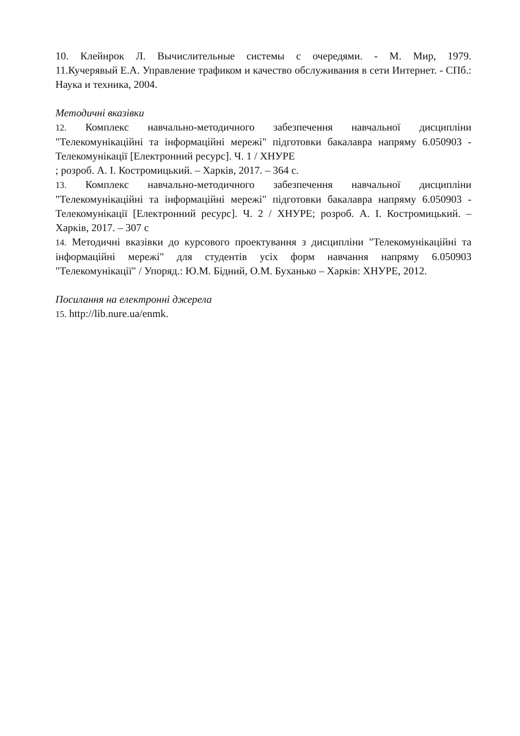10. Клейнрок Л. Вычислительные системы с очередями. - М. Мир, 1979.
11.Кучерявый Е.А. Управление трафиком и качество обслуживания в сети Интернет. - СПб.: Наука и техника, 2004.
Методичні вказівки
12. Комплекс навчально-методичного забезпечення навчальної дисципліни "Телекомунікаційні та інформаційні мережі" підготовки бакалавра напряму 6.050903 - Телекомунікації [Електронний ресурс]. Ч. 1 / ХНУРЕ
; розроб. А. І. Костромицький. – Харків, 2017. – 364 с.
13. Комплекс навчально-методичного забезпечення навчальної дисципліни "Телекомунікаційні та інформаційні мережі" підготовки бакалавра напряму 6.050903 - Телекомунікації [Електронний ресурс]. Ч. 2 / ХНУРЕ; розроб. А. І. Костромицький. – Харків, 2017. – 307 с
14. Методичні вказівки до курсового проектування з дисципліни "Телекомунікаційні та інформаційні мережі" для студентів усіх форм навчання напряму 6.050903 "Телекомунікації" / Упоряд.: Ю.М. Бідний, О.М. Буханько – Харків: ХНУРЕ, 2012.
Посилання на електронні джерела
15. http://lib.nure.ua/enmk.